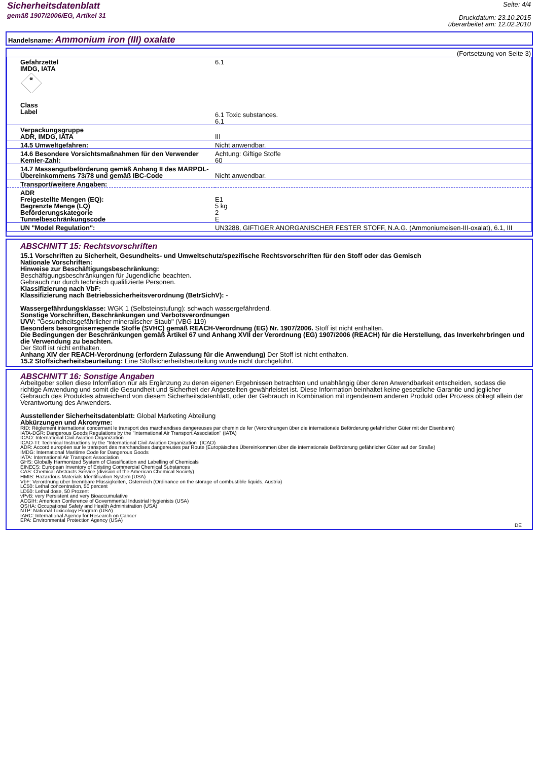Sicherheitsdatenblatt
gemäß 1907/2006/EG, Artikel 31
Seite: 4/4
Druckdatum: 23.10.2015
überarbeitet am: 12.02.2010
Handelsname: Ammonium iron (III) oxalate
(Fortsetzung von Seite 3)
| Gefahrzettel IMDG, IATA ☠ Class Label | 6.1 6.1 Toxic substances. 6.1 |
| Verpackungsgruppe ADR, IMDG, IATA | III |
| 14.5 Umweltgefahren: | Nicht anwendbar. |
| 14.6 Besondere Vorsichtsmaßnahmen für den Verwender Kemler-Zahl: | Achtung: Giftige Stoffe 60 |
| 14.7 Massengutbeförderung gemäß Anhang II des MARPOL-Übereinkommens 73/78 und gemäß IBC-Code | Nicht anwendbar. |
| Transport/weitere Angaben: | |
| ADR Freigestellte Mengen (EQ): Begrenzte Menge (LQ) Beförderungskategorie Tunnelbeschränkungscode | E1 5 kg 2 E |
| UN "Model Regulation": | UN3288, GIFTIGER ANORGANISCHER FESTER STOFF, N.A.G. (Ammoniumeisen-III-oxalat), 6.1, III |
ABSCHNITT 15: Rechtsvorschriften
15.1 Vorschriften zu Sicherheit, Gesundheits- und Umweltschutz/spezifische Rechtsvorschriften für den Stoff oder das Gemisch
Nationale Vorschriften:
Hinweise zur Beschäftigungsbeschränkung:
Beschäftigungsbeschränkungen für Jugendliche beachten.
Gebrauch nur durch technisch qualifizierte Personen.
Klassifizierung nach VbF:
Klassifizierung nach Betriebssicherheitsverordnung (BetrSichV): -
Wassergefährdungsklasse: WGK 1 (Selbsteinstufung): schwach wassergefährdend.
Sonstige Vorschriften, Beschränkungen und Verbotsverordnungen
UVV: "Gesundheitsgefährlicher mineralischer Staub" (VBG 119)
Besonders besorgniserregende Stoffe (SVHC) gemäß REACH-Verordnung (EG) Nr. 1907/2006. Stoff ist nicht enthalten.
Die Bedingungen der Beschränkungen gemäß Artikel 67 und Anhang XVII der Verordnung (EG) 1907/2006 (REACH) für die Herstellung, das Inverkehrbringen und die Verwendung zu beachten.
Der Stoff ist nicht enthalten.
Anhang XIV der REACH-Verordnung (erfordern Zulassung für die Anwendung) Der Stoff ist nicht enthalten.
15.2 Stoffsicherheitsbeurteilung: Eine Stoffsicherheitsbeurteilung wurde nicht durchgeführt.
ABSCHNITT 16: Sonstige Angaben
Arbeitgeber sollen diese Information nur als Ergänzung zu deren eigenen Ergebnissen betrachten und unabhängig über deren Anwendbarkeit entscheiden, sodass die richtige Anwendung und somit die Gesundheit und Sicherheit der Angestellten gewährleistet ist. Diese Information beinhaltet keine gesetzliche Garantie und jeglicher Gebrauch des Produktes abweichend von diesem Sicherheitsdatenblatt, oder der Gebrauch in Kombination mit irgendeinem anderen Produkt oder Prozess obliegt allein der Verantwortung des Anwenders.
Ausstellender Sicherheitsdatenblatt: Global Marketing Abteilung
Abkürzungen und Akronyme:
RID: Règlement international concernant le transport des marchandises dangereuses par chemin de fer (Verordnungen über die internationale Beförderung gefährlicher Güter mit der Eisenbahn)
IATA-DGR: Dangerous Goods Regulations by the "International Air Transport Association" (IATA)
ICAO: International Civil Aviation Organization
ICAO-TI: Technical Instructions by the "International Civil Aviation Organization" (ICAO)
ADR: Accord européen sur le transport des marchandises dangereuses par Route (Europäisches Übereinkommen über die internationale Beförderung gefährlicher Güter auf der Straße)
IMDG: International Maritime Code for Dangerous Goods
IATA: International Air Transport Association
GHS: Globally Harmonized System of Classification and Labelling of Chemicals
EINECS: European Inventory of Existing Commercial Chemical Substances
CAS: Chemical Abstracts Service (division of the American Chemical Society)
HMIS: Hazardous Materials Identification System (USA)
VbF: Verordnung über brennbare Flüssigkeiten, Österreich (Ordinance on the storage of combustible liquids, Austria)
LC50: Lethal concentration, 50 percent
LD50: Lethal dose, 50 Prozent
vPvB: very Persistent and very Bioaccumulative
ACGIH: American Conference of Governmental Industrial Hygienists (USA)
OSHA: Occupational Safety and Health Administration (USA)
NTP: National Toxicology Program (USA)
IARC: International Agency for Research on Cancer
EPA: Environmental Protection Agency (USA)
DE